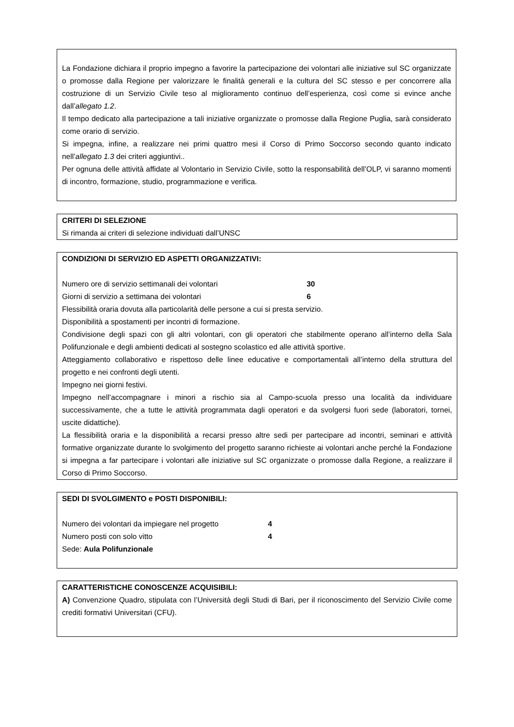La Fondazione dichiara il proprio impegno a favorire la partecipazione dei volontari alle iniziative sul SC organizzate o promosse dalla Regione per valorizzare le finalità generali e la cultura del SC stesso e per concorrere alla costruzione di un Servizio Civile teso al miglioramento continuo dell’esperienza, così come si evince anche dall’allegato 1.2.
Il tempo dedicato alla partecipazione a tali iniziative organizzate o promosse dalla Regione Puglia, sarà considerato come orario di servizio.
Si impegna, infine, a realizzare nei primi quattro mesi il Corso di Primo Soccorso secondo quanto indicato nell’allegato 1.3 dei criteri aggiuntivi..
Per ognuna delle attività affidate al Volontario in Servizio Civile, sotto la responsabilità dell’OLP, vi saranno momenti di incontro, formazione, studio, programmazione e verifica.
CRITERI DI SELEZIONE
Si rimanda ai criteri di selezione individuati dall’UNSC
CONDIZIONI DI SERVIZIO ED ASPETTI ORGANIZZATIVI:
Numero ore di servizio settimanali dei volontari 30
Giorni di servizio a settimana dei volontari 6
Flessibilità oraria dovuta alla particolarità delle persone a cui si presta servizio.
Disponibilità a spostamenti per incontri di formazione.
Condivisione degli spazi con gli altri volontari, con gli operatori che stabilmente operano all’interno della Sala Polifunzionale e degli ambienti dedicati al sostegno scolastico ed alle attività sportive.
Atteggiamento collaborativo e rispettoso delle linee educative e comportamentali all’interno della struttura del progetto e nei confronti degli utenti.
Impegno nei giorni festivi.
Impegno nell’accompagnare i minori a rischio sia al Campo-scuola presso una località da individuare successivamente, che a tutte le attività programmata dagli operatori e da svolgersi fuori sede (laboratori, tornei, uscite didattiche).
La flessibilità oraria e la disponibilità a recarsi presso altre sedi per partecipare ad incontri, seminari e attività formative organizzate durante lo svolgimento del progetto saranno richieste ai volontari anche perché la Fondazione si impegna a far partecipare i volontari alle iniziative sul SC organizzate o promosse dalla Regione, a realizzare il Corso di Primo Soccorso.
SEDI DI SVOLGIMENTO e POSTI DISPONIBILI:
Numero dei volontari da impiegare nel progetto 4
Numero posti con solo vitto 4
Sede: Aula Polifunzionale
CARATTERISTICHE CONOSCENZE ACQUISIBILI:
A) Convenzione Quadro, stipulata con l’Università degli Studi di Bari, per il riconoscimento del Servizio Civile come crediti formativi Universitari (CFU).